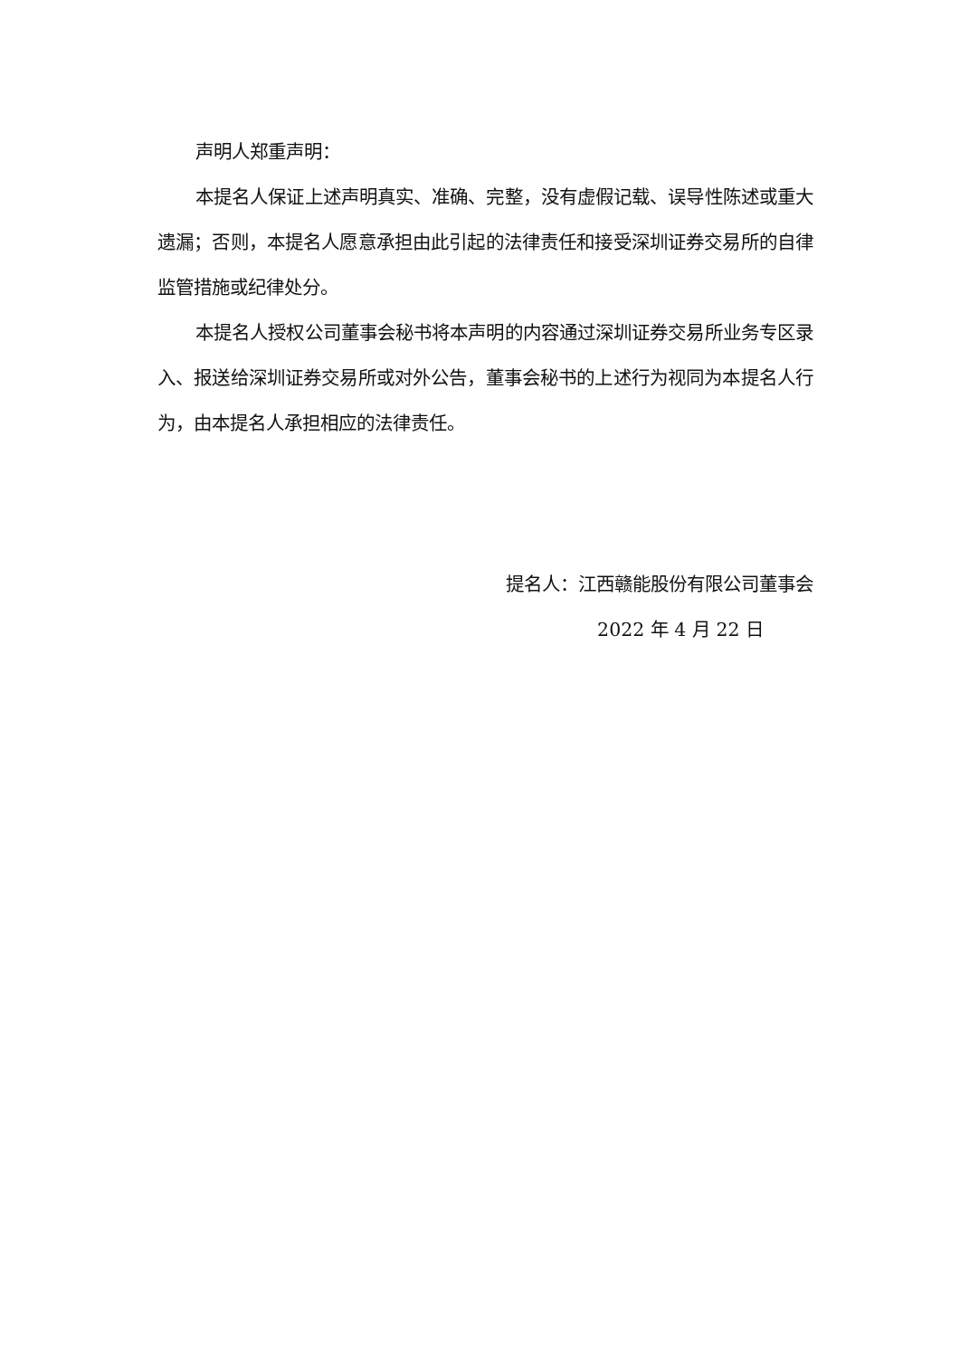声明人郑重声明：
本提名人保证上述声明真实、准确、完整，没有虚假记载、误导性陈述或重大遗漏；否则，本提名人愿意承担由此引起的法律责任和接受深圳证券交易所的自律监管措施或纪律处分。
本提名人授权公司董事会秘书将本声明的内容通过深圳证券交易所业务专区录入、报送给深圳证券交易所或对外公告，董事会秘书的上述行为视同为本提名人行为，由本提名人承担相应的法律责任。
提名人：江西赣能股份有限公司董事会
2022 年 4 月 22 日